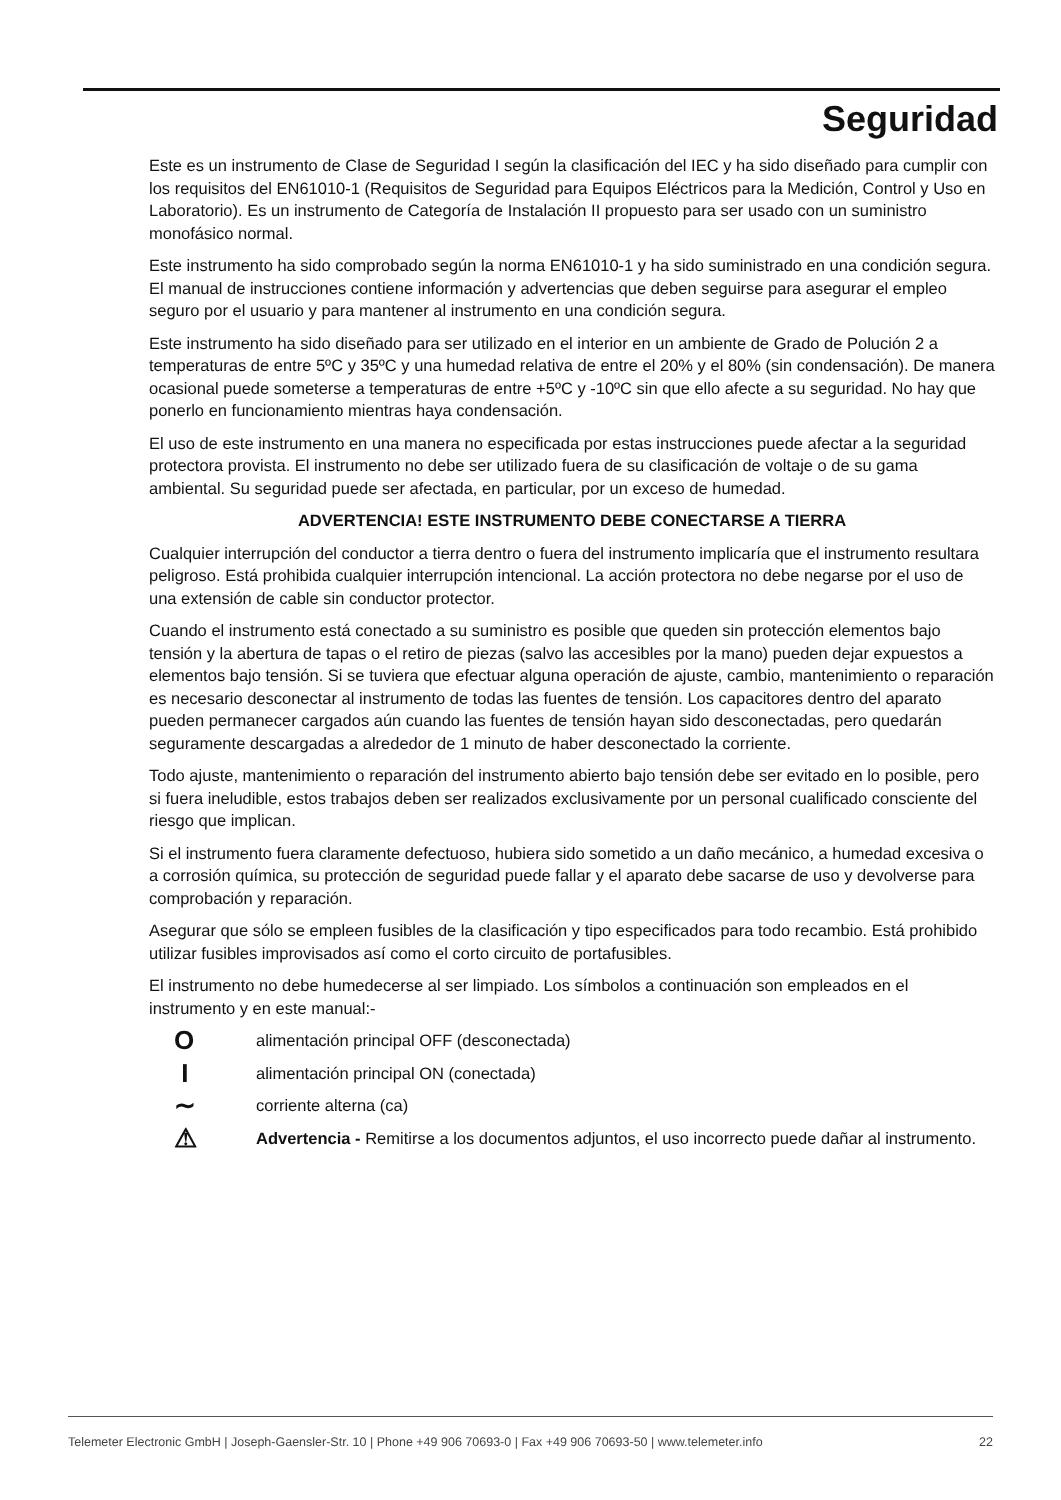Seguridad
Este es un instrumento de Clase de Seguridad I según la clasificación del IEC y ha sido diseñado para cumplir con los requisitos del EN61010-1 (Requisitos de Seguridad para Equipos Eléctricos para la Medición, Control y Uso en Laboratorio). Es un instrumento de Categoría de Instalación II propuesto para ser usado con un suministro monofásico normal.
Este instrumento ha sido comprobado según la norma EN61010-1 y ha sido suministrado en una condición segura. El manual de instrucciones contiene información y advertencias que deben seguirse para asegurar el empleo seguro por el usuario y para mantener al instrumento en una condición segura.
Este instrumento ha sido diseñado para ser utilizado en el interior en un ambiente de Grado de Polución 2 a temperaturas de entre 5ºC y 35ºC y una humedad relativa de entre el 20% y el 80% (sin condensación). De manera ocasional puede someterse a temperaturas de entre +5ºC y -10ºC sin que ello afecte a su seguridad. No hay que ponerlo en funcionamiento mientras haya condensación.
El uso de este instrumento en una manera no especificada por estas instrucciones puede afectar a la seguridad protectora provista. El instrumento no debe ser utilizado fuera de su clasificación de voltaje o de su gama ambiental. Su seguridad puede ser afectada, en particular, por un exceso de humedad.
ADVERTENCIA! ESTE INSTRUMENTO DEBE CONECTARSE A TIERRA
Cualquier interrupción del conductor a tierra dentro o fuera del instrumento implicaría que el instrumento resultara peligroso. Está prohibida cualquier interrupción intencional. La acción protectora no debe negarse por el uso de una extensión de cable sin conductor protector.
Cuando el instrumento está conectado a su suministro es posible que queden sin protección elementos bajo tensión y la abertura de tapas o el retiro de piezas (salvo las accesibles por la mano) pueden dejar expuestos a elementos bajo tensión. Si se tuviera que efectuar alguna operación de ajuste, cambio, mantenimiento o reparación es necesario desconectar al instrumento de todas las fuentes de tensión. Los capacitores dentro del aparato pueden permanecer cargados aún cuando las fuentes de tensión hayan sido desconectadas, pero quedarán seguramente descargadas a alrededor de 1 minuto de haber desconectado la corriente.
Todo ajuste, mantenimiento o reparación del instrumento abierto bajo tensión debe ser evitado en lo posible, pero si fuera ineludible, estos trabajos deben ser realizados exclusivamente por un personal cualificado consciente del riesgo que implican.
Si el instrumento fuera claramente defectuoso, hubiera sido sometido a un daño mecánico, a humedad excesiva o a corrosión química, su protección de seguridad puede fallar y el aparato debe sacarse de uso y devolverse para comprobación y reparación.
Asegurar que sólo se empleen fusibles de la clasificación y tipo especificados para todo recambio. Está prohibido utilizar fusibles improvisados así como el corto circuito de portafusibles.
El instrumento no debe humedecerse al ser limpiado. Los símbolos a continuación son empleados en el instrumento y en este manual:-
O
alimentación principal OFF (desconectada)
I
alimentación principal ON (conectada)
∼
corriente alterna (ca)
⚠
Advertencia - Remitirse a los documentos adjuntos, el uso incorrecto puede dañar al instrumento.
Telemeter Electronic GmbH | Joseph-Gaensler-Str. 10 | Phone +49 906 70693-0 | Fax +49 906 70693-50 | www.telemeter.info 22